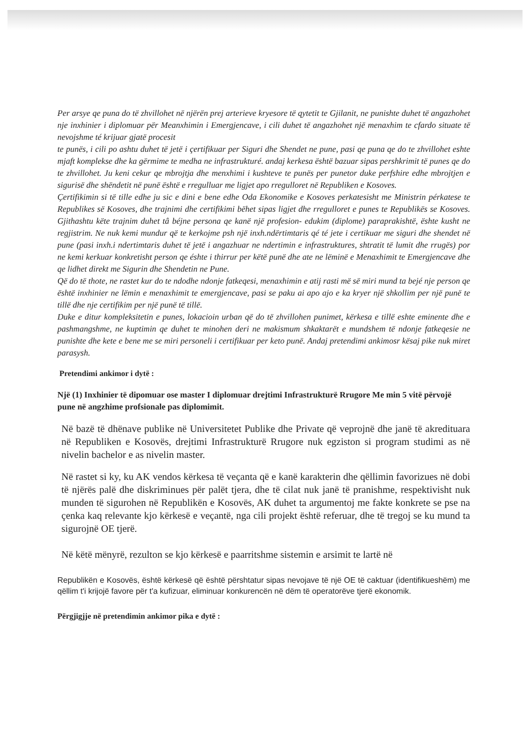Per arsye qe puna do të zhvillohet në njërën prej arterieve kryesore të qytetit te Gjilanit, ne punishte duhet të angazhohet nje inxhinier i diplomuar për Meanxhimin i Emergjencave, i cili duhet të angazhohet një menaxhim te cfardo situate të nevojshme té krijuar gjatë procesit
te punës, i cili po ashtu duhet të jetë i çertifikuar per Siguri dhe Shendet ne pune, pasi qe puna qe do te zhvillohet eshte mjaft komplekse dhe ka gërmime te medha ne infrastrukturé. andaj kerkesa është bazuar sipas pershkrimit të punes qe do te zhvillohet. Ju keni cekur qe mbrojtja dhe menxhimi i kushteve te punës per punetor duke perfshire edhe mbrojtjen e sigurisë dhe shëndetit në punë është e rregulluar me ligjet apo rregulloret në Republiken e Kosoves.
Çertifikimin si të tille edhe ju sic e dini e bene edhe Oda Ekonomike e Kosoves perkatesisht me Ministrin pérkatese te Republikes së Kosoves, dhe trajnimi dhe certifikimi bëhet sipas ligjet dhe rregulloret e punes te Republikës se Kosoves. Gjithashtu këte trajnim duhet tâ béjne persona qe kanë një profesion- edukim (diplome) paraprakishtë, ështe kusht ne regjistrim. Ne nuk kemi mundur që te kerkojme psh një inxh.ndërtimtaris qé té jete i certikuar me siguri dhe shendet në pune (pasi inxh.i ndertimtaris duhet të jetë i angazhuar ne ndertimin e infrastruktures, shtratit të lumit dhe rrugës) por ne kemi kerkuar konkretisht person qe éshte i thirrur per këtë punë dhe ate ne lëminë e Menaxhimit te Emergjencave dhe qe lidhet direkt me Sigurin dhe Shendetin ne Pune.
Që do të thote, ne rastet kur do te ndodhe ndonje fatkeqesi, menaxhimin e atij rasti më së miri mund ta bejé nje person qe është inxhinier ne lëmin e menaxhimit te emergjencave, pasi se paku ai apo ajo e ka kryer një shkollim per një punë te tillë dhe nje certifikim per një punë të tillë.
Duke e ditur kompleksitetin e punes, lokacioin urban që do të zhvillohen punimet, kërkesa e tillë eshte eminente dhe e pashmangshme, ne kuptimin qe duhet te minohen deri ne makismum shkaktarët e mundshem të ndonje fatkeqesie ne punishte dhe kete e bene me se miri personeli i certifikuar per keto punë. Andaj pretendimi ankimosr kësaj pike nuk miret parasysh.
Pretendimi ankimor i dytë :
Një (1) Inxhinier të dipomuar ose master I diplomuar drejtimi Infrastrukturë Rrugore Me min 5 vitë përvojë pune në angzhime profsionale pas diplomimit.
Në bazë të dhënave publike në Universitetet Publike dhe Private që veprojnë dhe janë të akredituara në Republiken e Kosovës, drejtimi Infrastrukturë Rrugore nuk egziston si program studimi as në nivelin bachelor e as nivelin master.
Në rastet si ky, ku AK vendos kërkesa të veçanta që e kanë karakterin dhe qëllimin favorizues në dobi të njërës palë dhe diskriminues për palët tjera, dhe të cilat nuk janë të pranishme, respektivisht nuk munden të sigurohen në Republikën e Kosovës, AK duhet ta argumentoj me fakte konkrete se pse na çenka kaq relevante kjo kërkesë e veçantë, nga cili projekt është referuar, dhe të tregoj se ku mund ta sigurojnë OE tjerë.
Në këtë mënyrë, rezulton se kjo kërkesë e paarritshme sistemin e arsimit te lartë në
Republikën e Kosovës, është kërkesë që është përshtatur sipas nevojave të një OE të caktuar (identifikueshëm) me qëllim t'i krijojë favore për t'a kufizuar, eliminuar konkurencën në dëm të operatorëve tjerë ekonomik.
Përgjigjje në pretendimin ankimor pika e dytë :